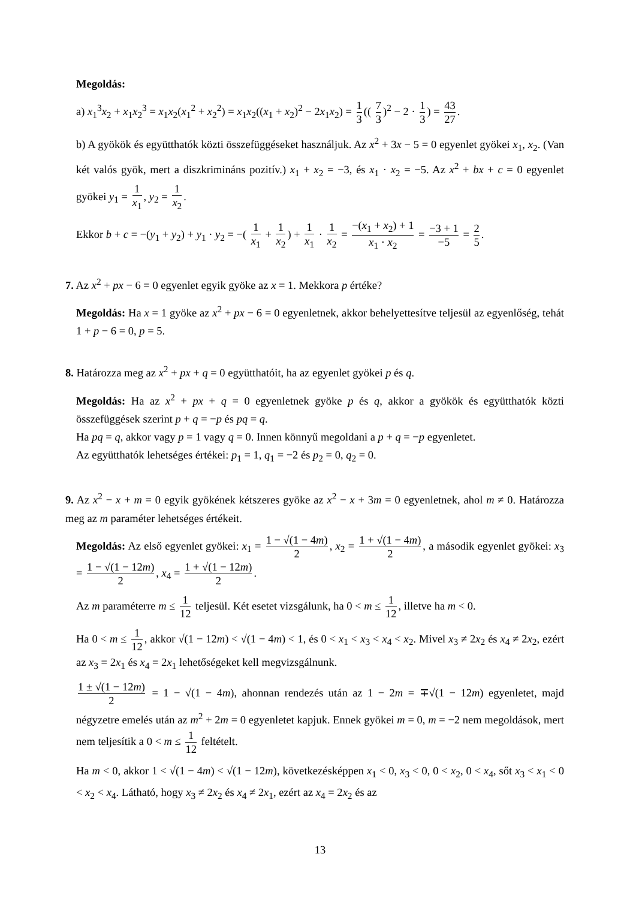Megoldás:
a) x<sub>1</sub><sup>3</sup>x<sub>2</sub> + x<sub>1</sub>x<sub>2</sub><sup>3</sup> = x<sub>1</sub>x<sub>2</sub>(x<sub>1</sub><sup>2</sup> + x<sub>2</sub><sup>2</sup>) = x<sub>1</sub>x<sub>2</sub>((x<sub>1</sub> + x<sub>2</sub>)<sup>2</sup> − 2x<sub>1</sub>x<sub>2</sub>) = 1 3 (( 7 3)<sup>2</sup> − 2 · 1 3) = 43 27.
b) A gyökök és együtthatók közti összefüggéseket használjuk. Az x<sup>2</sup> + 3x − 5 = 0 egyenlet gyökei x<sub>1</sub>, x<sub>2</sub>. (Van két valós gyök, mert a diszkrimináns pozitív.) x<sub>1</sub> + x<sub>2</sub> = −3, és x<sub>1</sub> · x<sub>2</sub> = −5. Az x<sup>2</sup> + bx + c = 0 egyenlet gyökei y<sub>1</sub> = 1 x<sub>1</sub>, y<sub>2</sub> = 1 x<sub>2</sub>.
Ekkor b + c = −(y<sub>1</sub> + y<sub>2</sub>) + y<sub>1</sub> · y<sub>2</sub> = −( 1 x<sub>1</sub> + 1 x<sub>2</sub>) + 1 x<sub>1</sub> · 1 x<sub>2</sub> = −(x<sub>1</sub> + x<sub>2</sub>) + 1 x<sub>1</sub> · x<sub>2</sub> = −3 + 1 −5 = 2 5.
7. Az x<sup>2</sup> + px − 6 = 0 egyenlet egyik gyöke az x = 1. Mekkora p értéke?
Megoldás: Ha x = 1 gyöke az x<sup>2</sup> + px − 6 = 0 egyenletnek, akkor behelyettesítve teljesül az egyenlőség, tehát 1 + p − 6 = 0, p = 5.
8. Határozza meg az x<sup>2</sup> + px + q = 0 együtthatóit, ha az egyenlet gyökei p és q.
Megoldás: Ha az x<sup>2</sup> + px + q = 0 egyenletnek gyöke p és q, akkor a gyökök és együtthatók közti összefüggések szerint p + q = −p és pq = q.
Ha pq = q, akkor vagy p = 1 vagy q = 0. Innen könnyű megoldani a p + q = −p egyenletet.
Az együtthatók lehetséges értékei: p<sub>1</sub> = 1, q<sub>1</sub> = −2 és p<sub>2</sub> = 0, q<sub>2</sub> = 0.
9. Az x<sup>2</sup> − x + m = 0 egyik gyökének kétszeres gyöke az x<sup>2</sup> − x + 3m = 0 egyenletnek, ahol m ≠ 0. Határozza meg az m paraméter lehetséges értékeit.
Megoldás: Az első egyenlet gyökei: x<sub>1</sub> = 1 − √(1 − 4m) 2, x<sub>2</sub> = 1 + √(1 − 4m) 2, a második egyenlet gyökei: x<sub>3</sub> = 1 − √(1 − 12m) 2, x<sub>4</sub> = 1 + √(1 − 12m) 2.
Az m paraméterre m ≤ 1 12 teljesül. Két esetet vizsgálunk, ha 0 < m ≤ 1 12, illetve ha m < 0.
Ha 0 < m ≤ 1 12, akkor √(1 − 12m) < √(1 − 4m) < 1, és 0 < x<sub>1</sub> < x<sub>3</sub> < x<sub>4</sub> < x<sub>2</sub>. Mivel x<sub>3</sub> ≠ 2x<sub>2</sub> és x<sub>4</sub> ≠ 2x<sub>2</sub>, ezért az x<sub>3</sub> = 2x<sub>1</sub> és x<sub>4</sub> = 2x<sub>1</sub> lehetőségeket kell megvizsgálnunk.
1 ± √(1 − 12m) 2 = 1 − √(1 − 4m), ahonnan rendezés után az 1 − 2m = ∓√(1 − 12m) egyenletet, majd négyzetre emelés után az m<sup>2</sup> + 2m = 0 egyenletet kapjuk. Ennek gyökei m = 0, m = −2 nem megoldások, mert nem teljesítik a 0 < m ≤ 1 12 feltételt.
Ha m < 0, akkor 1 < √(1 − 4m) < √(1 − 12m), következésképpen x<sub>1</sub> < 0, x<sub>3</sub> < 0, 0 < x<sub>2</sub>, 0 < x<sub>4</sub>, sőt x<sub>3</sub> < x<sub>1</sub> < 0 < x<sub>2</sub> < x<sub>4</sub>. Látható, hogy x<sub>3</sub> ≠ 2x<sub>2</sub> és x<sub>4</sub> ≠ 2x<sub>1</sub>, ezért az x<sub>4</sub> = 2x<sub>2</sub> és az
13